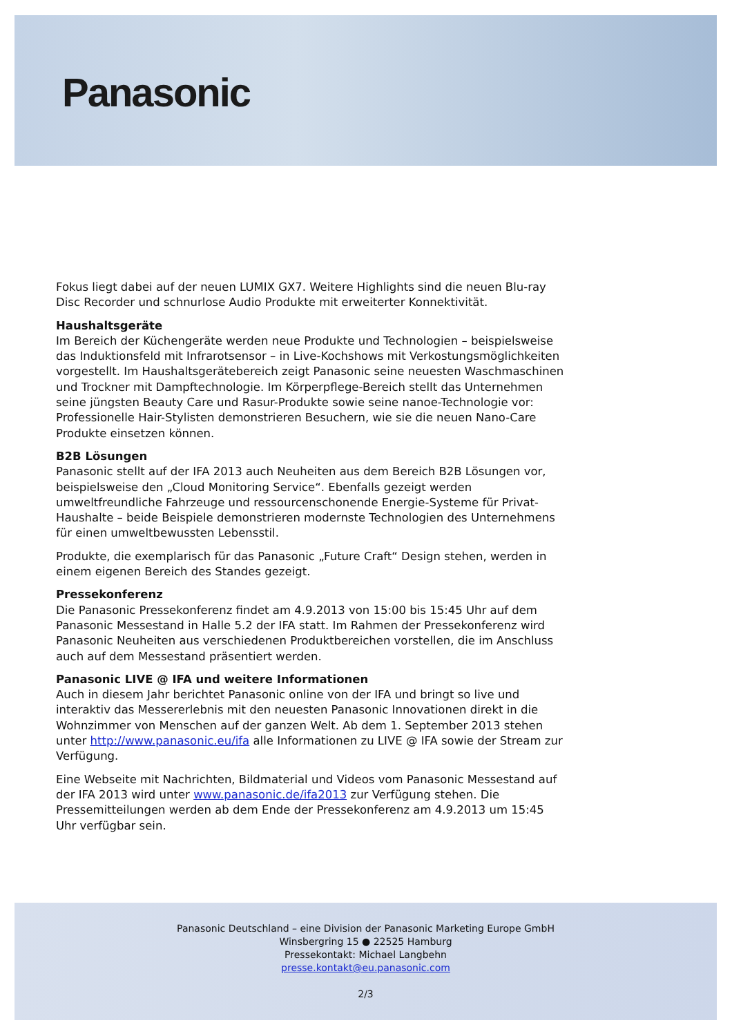Panasonic
Fokus liegt dabei auf der neuen LUMIX GX7. Weitere Highlights sind die neuen Blu-ray Disc Recorder und schnurlose Audio Produkte mit erweiterter Konnektivität.
Haushaltsgeräte
Im Bereich der Küchengeräte werden neue Produkte und Technologien – beispielsweise das Induktionsfeld mit Infrarotsensor – in Live-Kochshows mit Verkostungsmöglichkeiten vorgestellt. Im Haushaltsgerätebereich zeigt Panasonic seine neuesten Waschmaschinen und Trockner mit Dampftechnologie. Im Körperpflege-Bereich stellt das Unternehmen seine jüngsten Beauty Care und Rasur-Produkte sowie seine nanoe-Technologie vor: Professionelle Hair-Stylisten demonstrieren Besuchern, wie sie die neuen Nano-Care Produkte einsetzen können.
B2B Lösungen
Panasonic stellt auf der IFA 2013 auch Neuheiten aus dem Bereich B2B Lösungen vor, beispielsweise den „Cloud Monitoring Service“. Ebenfalls gezeigt werden umweltfreundliche Fahrzeuge und ressourcenschonende Energie-Systeme für Privat-Haushalte – beide Beispiele demonstrieren modernste Technologien des Unternehmens für einen umweltbewussten Lebensstil.
Produkte, die exemplarisch für das Panasonic „Future Craft“ Design stehen, werden in einem eigenen Bereich des Standes gezeigt.
Pressekonferenz
Die Panasonic Pressekonferenz findet am 4.9.2013 von 15:00 bis 15:45 Uhr auf dem Panasonic Messestand in Halle 5.2 der IFA statt. Im Rahmen der Pressekonferenz wird Panasonic Neuheiten aus verschiedenen Produktbereichen vorstellen, die im Anschluss auch auf dem Messestand präsentiert werden.
Panasonic LIVE @ IFA und weitere Informationen
Auch in diesem Jahr berichtet Panasonic online von der IFA und bringt so live und interaktiv das Messererlebnis mit den neuesten Panasonic Innovationen direkt in die Wohnzimmer von Menschen auf der ganzen Welt. Ab dem 1. September 2013 stehen unter http://www.panasonic.eu/ifa alle Informationen zu LIVE @ IFA sowie der Stream zur Verfügung.
Eine Webseite mit Nachrichten, Bildmaterial und Videos vom Panasonic Messestand auf der IFA 2013 wird unter www.panasonic.de/ifa2013 zur Verfügung stehen. Die Pressemitteilungen werden ab dem Ende der Pressekonferenz am 4.9.2013 um 15:45 Uhr verfügbar sein.
Panasonic Deutschland – eine Division der Panasonic Marketing Europe GmbH
Winsbergring 15 ● 22525 Hamburg
Pressekontakt: Michael Langbehn
presse.kontakt@eu.panasonic.com
2/3